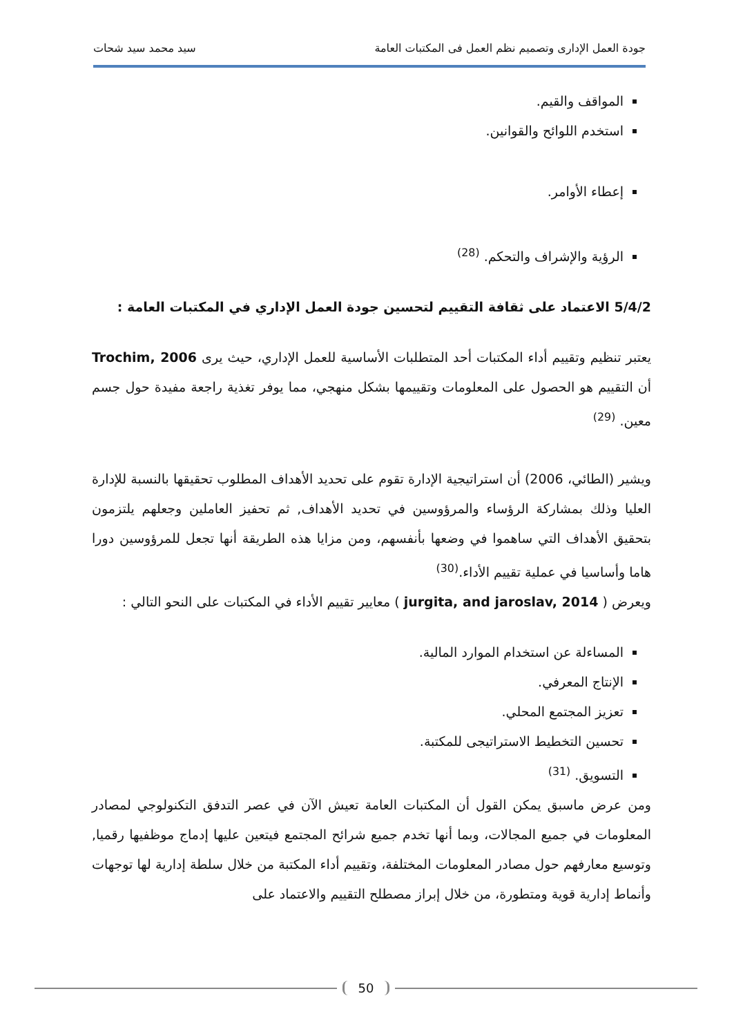جودة العمل الإدارى وتصميم نظم العمل فى المكتبات العامة سيد محمد سيد شحات
المواقف والقيم.
استخدم اللوائح والقوانين.
إعطاء الأوامر.
الرؤية والإشراف والتحكم. <sup>(28)</sup>
5/4/2 الاعتماد على ثقافة التقييم لتحسين جودة العمل الإداري في المكتبات العامة :
يعتبر تنظيم وتقييم أداء المكتبات أحد المتطلبات الأساسية للعمل الإداري، حيث يرى Trochim, 2006 أن التقييم هو الحصول على المعلومات وتقييمها بشكل منهجي، مما يوفر تغذية راجعة مفيدة حول جسم معين. <sup>(29)</sup>
ويشير (الطائي، 2006) أن استراتيجية الإدارة تقوم على تحديد الأهداف المطلوب تحقيقها بالنسبة للإدارة العليا وذلك بمشاركة الرؤساء والمرؤوسين في تحديد الأهداف, ثم تحفيز العاملين وجعلهم يلتزمون بتحقيق الأهداف التي ساهموا في وضعها بأنفسهم، ومن مزايا هذه الطريقة أنها تجعل للمرؤوسين دورا هاما وأساسيا في عملية تقييم الأداء.<sup>(30)</sup>
ويعرض ( jurgita, and jaroslav, 2014 ) معايير تقييم الأداء في المكتبات على النحو التالي :
المساءلة عن استخدام الموارد المالية.
الإنتاج المعرفي.
تعزيز المجتمع المحلي.
تحسين التخطيط الاستراتيجى للمكتبة.
التسويق. <sup>(31)</sup>
ومن عرض ماسبق يمكن القول أن المكتبات العامة تعيش الآن في عصر التدفق التكنولوجي لمصادر المعلومات في جميع المجالات، وبما أنها تخدم جميع شرائح المجتمع فيتعين عليها إدماج موظفيها رقميا, وتوسيع معارفهم حول مصادر المعلومات المختلفة، وتقييم أداء المكتبة من خلال سلطة إدارية لها توجهات وأنماط إدارية قوية ومتطورة، من خلال إبراز مصطلح التقييم والاعتماد على
50